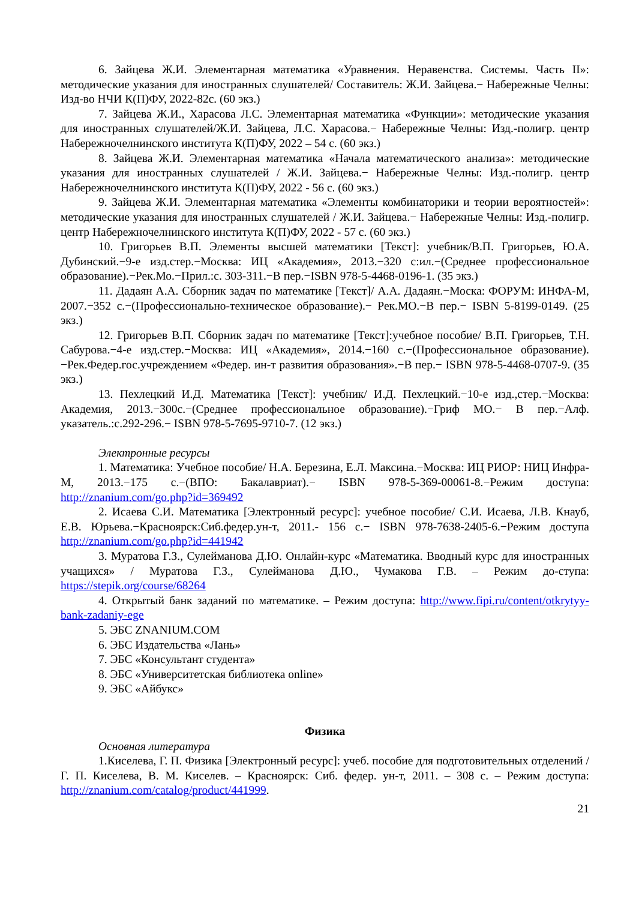6. Зайцева Ж.И. Элементарная математика «Уравнения. Неравенства. Системы. Часть II»: методические указания для иностранных слушателей/ Составитель: Ж.И. Зайцева.− Набережные Челны: Изд-во НЧИ К(П)ФУ, 2022-82с. (60 экз.)
7. Зайцева Ж.И., Харасова Л.С. Элементарная математика «Функции»: методические указания для иностранных слушателей/Ж.И. Зайцева, Л.С. Харасова.− Набережные Челны: Изд.-полигр. центр Набережночелнинского института К(П)ФУ, 2022 – 54 с. (60 экз.)
8. Зайцева Ж.И. Элементарная математика «Начала математического анализа»: методические указания для иностранных слушателей / Ж.И. Зайцева.− Набережные Челны: Изд.-полигр. центр Набережночелнинского института К(П)ФУ, 2022 - 56 с. (60 экз.)
9. Зайцева Ж.И. Элементарная математика «Элементы комбинаторики и теории вероятностей»: методические указания для иностранных слушателей / Ж.И. Зайцева.− Набережные Челны: Изд.-полигр. центр Набережночелнинского института К(П)ФУ, 2022 - 57 с. (60 экз.)
10. Григорьев В.П. Элементы высшей математики [Текст]: учебник/В.П. Григорьев, Ю.А. Дубинский.−9-е изд.стер.−Москва: ИЦ «Академия», 2013.−320 с:ил.−(Среднее профессиональное образование).−Рек.Мо.−Прил.:с. 303-311.−В пер.−ISBN 978-5-4468-0196-1. (35 экз.)
11. Дадаян А.А. Сборник задач по математике [Текст]/ А.А. Дадаян.−Моска: ФОРУМ: ИНФА-М, 2007.−352 с.−(Профессионально-техническое образование).− Рек.МО.−В пер.− ISBN 5-8199-0149. (25 экз.)
12. Григорьев В.П. Сборник задач по математике [Текст]:учебное пособие/ В.П. Григорьев, Т.Н. Сабурова.−4-е изд.стер.−Москва: ИЦ «Академия», 2014.−160 с.−(Профессиональное образование).−Рек.Федер.гос.учреждением «Федер. ин-т развития образования».−В пер.− ISBN 978-5-4468-0707-9. (35 экз.)
13. Пехлецкий И.Д. Математика [Текст]: учебник/ И.Д. Пехлецкий.−10-е изд.,стер.−Москва: Академия, 2013.−300с.−(Среднее профессиональное образование).−Гриф МО.− В пер.−Алф. указатель.:с.292-296.− ISBN 978-5-7695-9710-7. (12 экз.)
Электронные ресурсы
1. Математика: Учебное пособие/ Н.А. Березина, Е.Л. Максина.−Москва: ИЦ РИОР: НИЦ Инфра-М, 2013.−175 с.−(ВПО: Бакалавриат).− ISBN 978-5-369-00061-8.−Режим доступа: http://znanium.com/go.php?id=369492
2. Исаева С.И. Математика [Электронный ресурс]: учебное пособие/ С.И. Исаева, Л.В. Кнауб, Е.В. Юрьева.−Красноярск:Сиб.федер.ун-т, 2011.- 156 с.− ISBN 978-7638-2405-6.−Режим доступа http://znanium.com/go.php?id=441942
3. Муратова Г.З., Сулейманова Д.Ю. Онлайн-курс «Математика. Вводный курс для иностранных учащихся» / Муратова Г.З., Сулейманова Д.Ю., Чумакова Г.В. – Режим до-ступа: https://stepik.org/course/68264
4. Открытый банк заданий по математике. – Режим доступа: http://www.fipi.ru/content/otkrytyy-bank-zadaniy-ege
5. ЭБС ZNANIUM.COM
6. ЭБС Издательства «Лань»
7. ЭБС «Консультант студента»
8. ЭБС «Университетская библиотека online»
9. ЭБС «Айбукс»
Физика
Основная литература
1.Киселева, Г. П. Физика [Электронный ресурс]: учеб. пособие для подготовительных отделений / Г. П. Киселева, В. М. Киселев. – Красноярск: Сиб. федер. ун-т, 2011. – 308 с. – Режим доступа: http://znanium.com/catalog/product/441999.
21